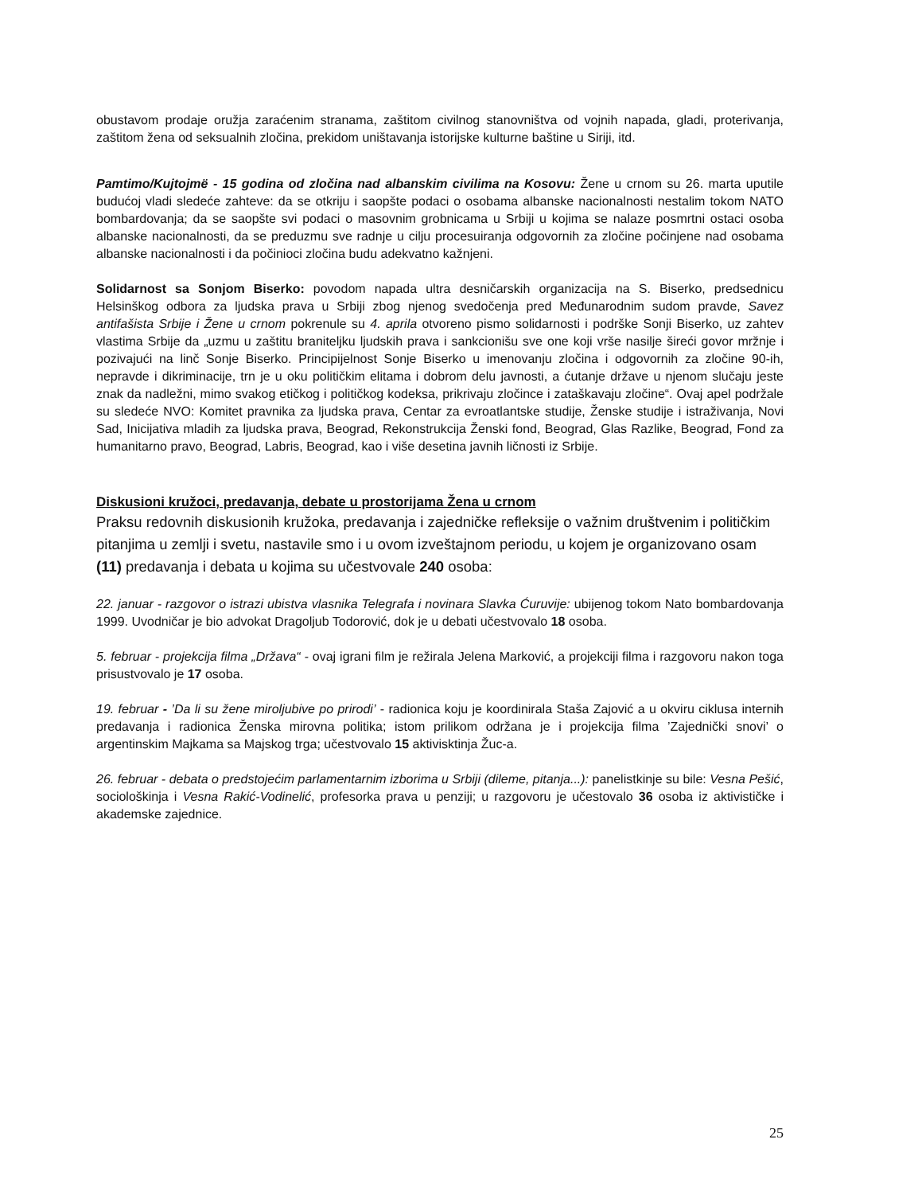obustavom prodaje oružja zaraćenim stranama, zaštitom civilnog stanovništva od vojnih napada, gladi, proterivanja, zaštitom žena od seksualnih zločina, prekidom uništavanja istorijske kulturne baštine u Siriji, itd.
Pamtimo/Kujtojmë - 15 godina od zločina nad albanskim civilima na Kosovu: Žene u crnom su 26. marta uputile budućoj vladi sledeće zahteve: da se otkriju i saopšte podaci o osobama albanske nacionalnosti nestalim tokom NATO bombardovanja; da se saopšte svi podaci o masovnim grobnicama u Srbiji u kojima se nalaze posmrtni ostaci osoba albanske nacionalnosti, da se preduzmu sve radnje u cilju procesuiranja odgovornih za zločine počinjene nad osobama albanske nacionalnosti i da počinioci zločina budu adekvatno kažnjeni.
Solidarnost sa Sonjom Biserko: povodom napada ultra desničarskih organizacija na S. Biserko, predsednicu Helsinškog odbora za ljudska prava u Srbiji zbog njenog svedočenja pred Međunarodnim sudom pravde, Savez antifašista Srbije i Žene u crnom pokrenule su 4. aprila otvoreno pismo solidarnosti i podrške Sonji Biserko, uz zahtev vlastima Srbije da „uzmu u zaštitu braniteljku ljudskih prava i sankcionišu sve one koji vrše nasilje šireći govor mržnje i pozivajući na linč Sonje Biserko. Principijelnost Sonje Biserko u imenovanju zločina i odgovornih za zločine 90-ih, nepravde i dikriminacije, trn je u oku političkim elitama i dobrom delu javnosti, a ćutanje države u njenom slučaju jeste znak da nadležni, mimo svakog etičkog i političkog kodeksa, prikrivaju zločince i zataškavaju zločine“. Ovaj apel podržale su sledeće NVO: Komitet pravnika za ljudska prava, Centar za evroatlantske studije, Ženske studije i istraživanja, Novi Sad, Inicijativa mladih za ljudska prava, Beograd, Rekonstrukcija Ženski fond, Beograd, Glas Razlike, Beograd, Fond za humanitarno pravo, Beograd, Labris, Beograd, kao i više desetina javnih ličnosti iz Srbije.
Diskusioni kružoci, predavanja, debate u prostorijama Žena u crnom
Praksu redovnih diskusionih kružoka, predavanja i zajedničke refleksije o važnim društvenim i političkim pitanjima u zemlji i svetu, nastavile smo i u ovom izveštajnom periodu, u kojem je organizovano osam (11) predavanja i debata u kojima su učestvovale 240 osoba:
22. januar - razgovor o istrazi ubistva vlasnika Telegrafa i novinara Slavka Ćuruvije: ubijenog tokom Nato bombardovanja 1999. Uvodničar je bio advokat Dragoljub Todorović, dok je u debati učestvovalo 18 osoba.
5. februar - projekcija filma „Država“ - ovaj igrani film je režirala Jelena Marković, a projekciji filma i razgovoru nakon toga prisustvovalo je 17 osoba.
19. februar - ’Da li su žene miroljubive po prirodi’ - radionica koju je koordinirala Staša Zajović a u okviru ciklusa internih predavanja i radionica Ženska mirovna politika; istom prilikom održana je i projekcija filma ’Zajednički snovi’ o argentinskim Majkama sa Majskog trga; učestvovalo 15 aktivisktinja Žuc-a.
26. februar - debata o predstojećim parlamentarnim izborima u Srbiji (dileme, pitanja...): panelistkinje su bile: Vesna Pešić, sociološkinja i Vesna Rakić-Vodinelić, profesorka prava u penziji; u razgovoru je učestovalo 36 osoba iz aktivističke i akademske zajednice.
25